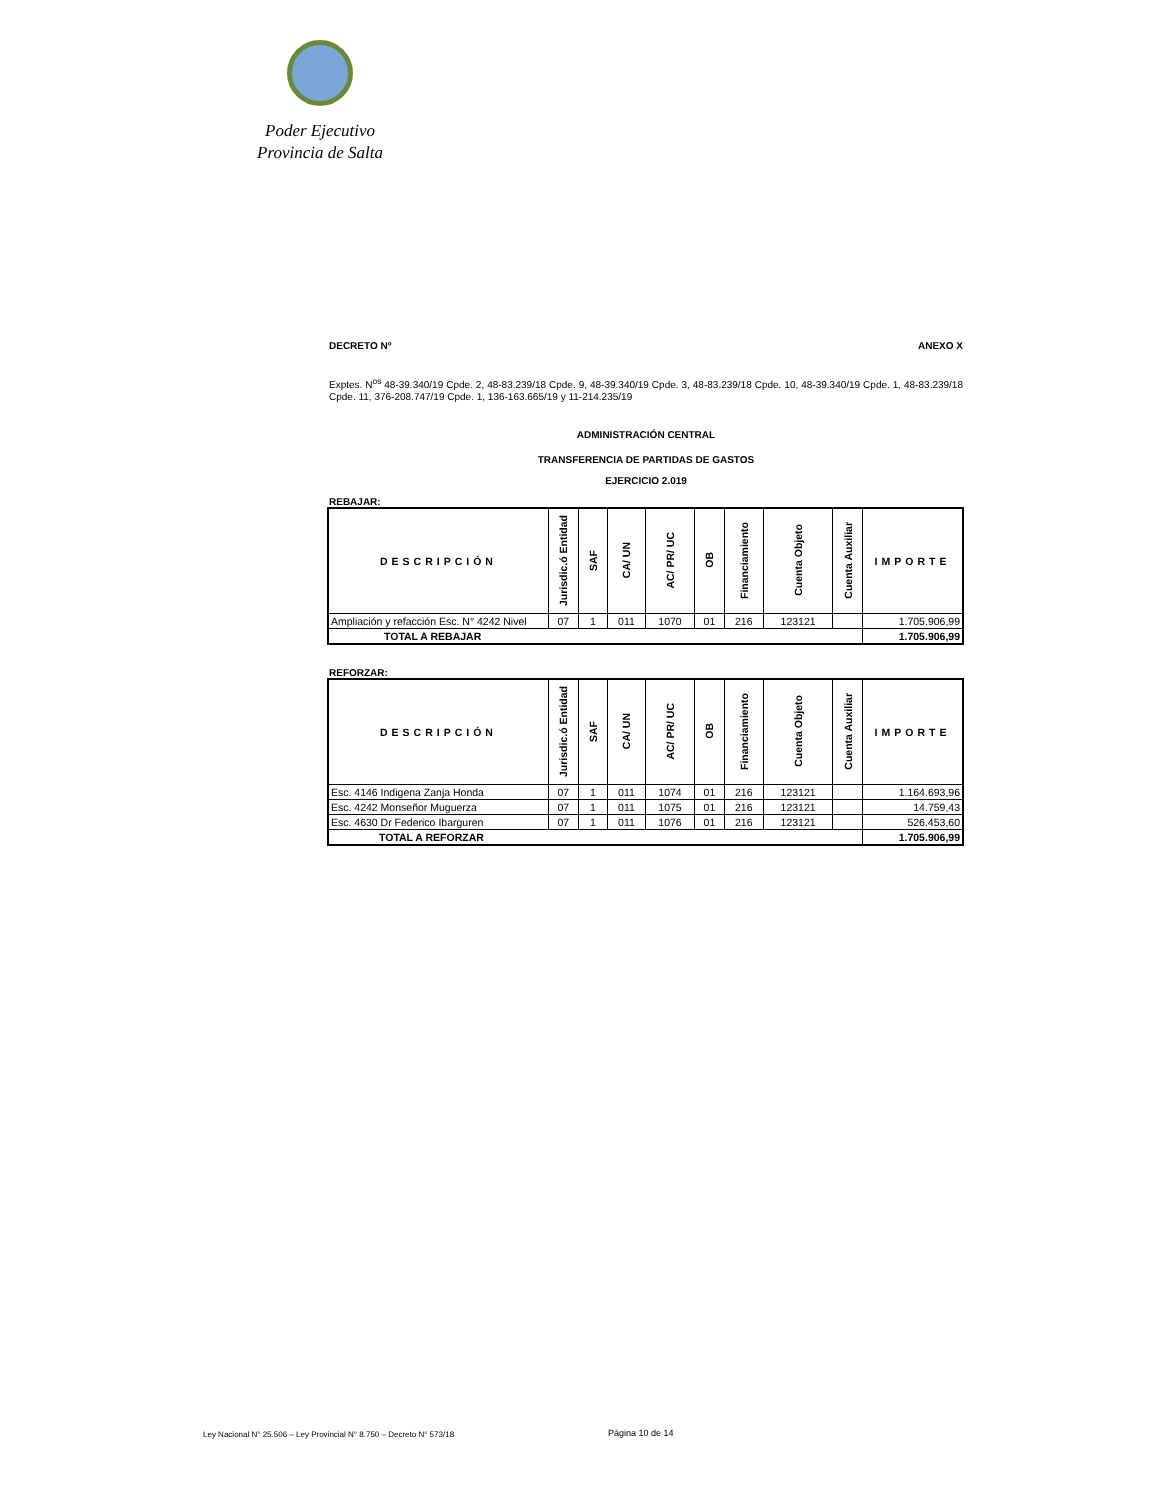Poder Ejecutivo
Provincia de Salta
DECRETO Nº ANEXO X
Exptes. N<sup>os</sup> 48-39.340/19 Cpde. 2, 48-83.239/18 Cpde. 9, 48-39.340/19 Cpde. 3, 48-83.239/18 Cpde. 10, 48-39.340/19 Cpde. 1, 48-83.239/18 Cpde. 11, 376-208.747/19 Cpde. 1, 136-163.665/19 y 11-214.235/19
ADMINISTRACIÓN CENTRAL
TRANSFERENCIA DE PARTIDAS DE GASTOS
EJERCICIO 2.019
REBAJAR:
| DESCRIPCIÓN | Jurisdic.ó Entidad | SAF | CA/ UN | AC/ PR/ UC | OB | Financiamiento | Cuenta Objeto | Cuenta Auxiliar | IMPORTE |
| --- | --- | --- | --- | --- | --- | --- | --- | --- | --- |
| Ampliación y refacción Esc. N° 4242 Nivel | 07 | 1 | 011 | 1070 | 01 | 216 | 123121 | | 1.705.906,99 |
| TOTAL A REBAJAR | | | | | | | | | 1.705.906,99 |
REFORZAR:
| DESCRIPCIÓN | Jurisdic.ó Entidad | SAF | CA/ UN | AC/ PR/ UC | OB | Financiamiento | Cuenta Objeto | Cuenta Auxiliar | IMPORTE |
| --- | --- | --- | --- | --- | --- | --- | --- | --- | --- |
| Esc. 4146 Indigena Zanja Honda | 07 | 1 | 011 | 1074 | 01 | 216 | 123121 | | 1.164.693,96 |
| Esc. 4242 Monseñor Muguerza | 07 | 1 | 011 | 1075 | 01 | 216 | 123121 | | 14.759,43 |
| Esc. 4630 Dr Federico Ibarguren | 07 | 1 | 011 | 1076 | 01 | 216 | 123121 | | 526.453,60 |
| TOTAL A REFORZAR | | | | | | | | | 1.705.906,99 |
Ley Nacional N° 25.506 – Ley Provincial N° 8.750 – Decreto N° 573/18
Página 10 de 14